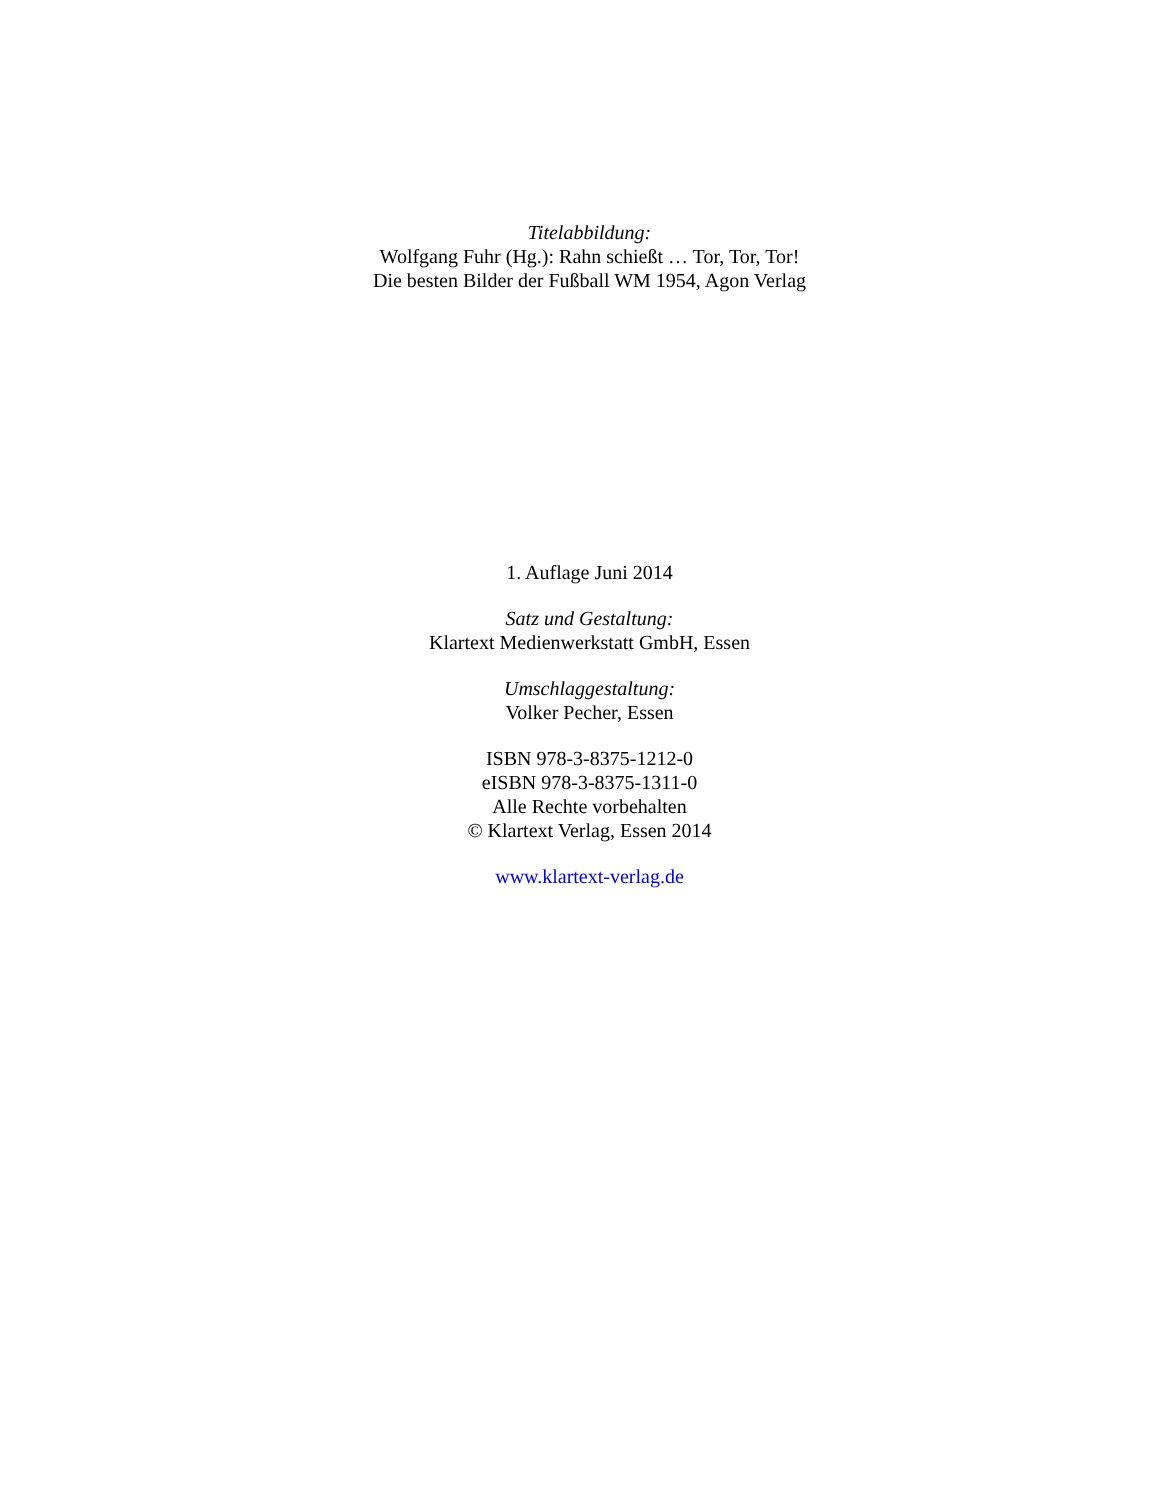Titelabbildung:
Wolfgang Fuhr (Hg.): Rahn schießt … Tor, Tor, Tor!
Die besten Bilder der Fußball WM 1954, Agon Verlag
1. Auflage Juni 2014
Satz und Gestaltung:
Klartext Medienwerkstatt GmbH, Essen
Umschlaggestaltung:
Volker Pecher, Essen
ISBN 978-3-8375-1212-0
eISBN 978-3-8375-1311-0
Alle Rechte vorbehalten
© Klartext Verlag, Essen 2014
www.klartext-verlag.de